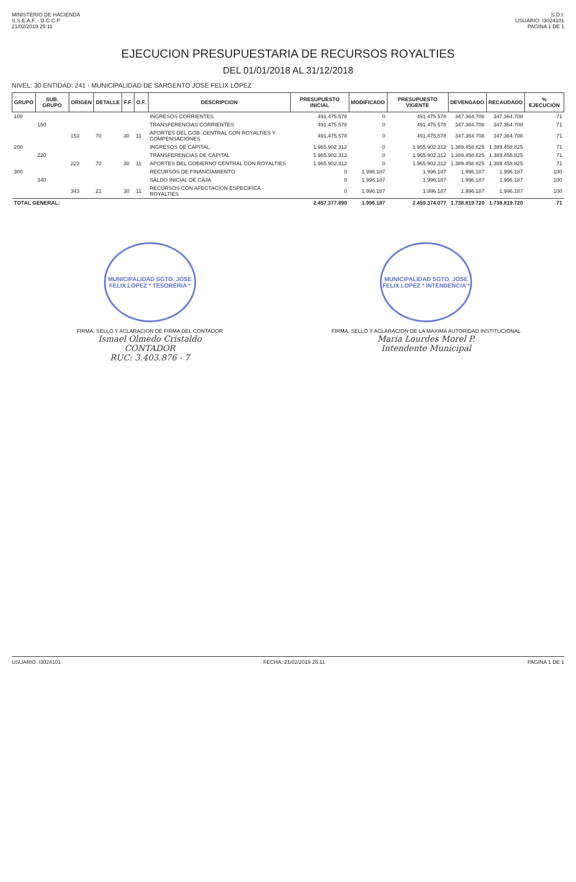MINISTERIO DE HACIENDA
S.S.E.A.F. - D.G.C.P
21/02/2019 25:11
S.D.I.
USUARIO: I3024101
PAGINA 1 DE 1
EJECUCION PRESUPUESTARIA DE RECURSOS ROYALTIES
DEL 01/01/2018 AL 31/12/2018
NIVEL: 30 ENTIDAD: 241 - MUNICIPALIDAD DE SARGENTO JOSE FELIX LOPEZ
| GRUPO | SUB. GRUPO | ORIGEN | DETALLE | F.F. | O.F. | DESCRIPCION | PRESUPUESTO INICIAL | MODIFICADO | PRESUPUESTO VIGENTE | DEVENGADO | RECAUDADO | % EJECUCION |
| --- | --- | --- | --- | --- | --- | --- | --- | --- | --- | --- | --- | --- |
| 100 | | | | | | INGRESOS CORRIENTES | 491.475.578 | 0 | 491.475.578 | 347.364.708 | 347.364.708 | 71 |
| | 150 | | | | | TRANSFERENCIAS CORRIENTES | 491.475.578 | 0 | 491.475.578 | 347.364.708 | 347.364.708 | 71 |
| | | 153 | 70 | 30 | 11 | APORTES DEL GOB. CENTRAL CON ROYALTIES Y COMPENSACIONES | 491.475.578 | 0 | 491.475.578 | 347.364.708 | 347.364.708 | 71 |
| 200 | | | | | | INGRESOS DE CAPITAL | 1.965.902.312 | 0 | 1.965.902.312 | 1.389.458.825 | 1.389.458.825 | 71 |
| | 220 | | | | | TRANSFERENCIAS DE CAPITAL | 1.965.902.312 | 0 | 1.965.902.312 | 1.389.458.825 | 1.389.458.825 | 71 |
| | | 223 | 70 | 30 | 11 | APORTES DEL GOBIERNO CENTRAL CON ROYALTIES | 1.965.902.312 | 0 | 1.965.902.312 | 1.389.458.825 | 1.389.458.825 | 71 |
| 300 | | | | | | RECURSOS DE FINANCIAMIENTO | 0 | 1.996.187 | 1.996.187 | 1.996.187 | 1.996.187 | 100 |
| | 340 | | | | | SALDO INICIAL DE CAJA | 0 | 1.996.187 | 1.996.187 | 1.996.187 | 1.996.187 | 100 |
| | | 343 | 21 | 30 | 11 | RECURSOS CON AFECTACION ESPECIFICA - ROYALTIES | 0 | 1.996.187 | 1.996.187 | 1.996.187 | 1.996.187 | 100 |
| TOTAL GENERAL: | | | | | | | 2.457.377.890 | 1.996.187 | 2.459.374.077 | 1.738.819.720 | 1.738.819.720 | 71 |
MUNICIPALIDAD SGTO. JOSE FELIX LOPEZ * TESORERIA *
FIRMA, SELLO Y ACLARACION DE FIRMA DEL CONTADOR
Ismael Olmedo Cristaldo
CONTADOR
RUC: 3.403.876 - 7
MUNICIPALIDAD SGTO. JOSE FELIX LOPEZ * INTENDENCIA *
FIRMA, SELLO Y ACLARACION DE LA MAXIMA AUTORIDAD INSTITUCIONAL
Maria Lourdes Morel P.
Intendente Municipal
USUARIO: I3024101 FECHA: 21/02/2019 25:11 PAGINA 1 DE 1